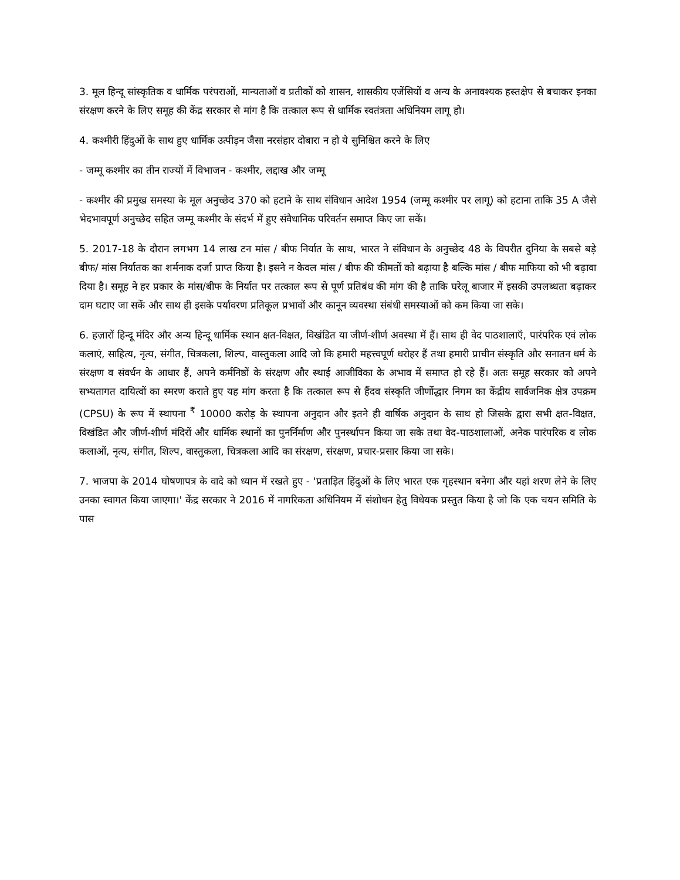3. मूल हिन्दू सांस्कृतिक व धार्मिक परंपराओं, मान्यताओं व प्रतीकों को शासन, शासकीय एजेंसियों व अन्य के अनावश्यक हस्तक्षेप से बचाकर इनका संरक्षण करने के लिए समूह की केंद्र सरकार से मांग है कि तत्काल रूप से धार्मिक स्वतंत्रता अधिनियम लागू हो।
4. कश्मीरी हिंदुओं के साथ हुए धार्मिक उत्पीड़न जैसा नरसंहार दोबारा न हो ये सुनिश्चित करने के लिए
- जम्मू कश्मीर का तीन राज्यों में विभाजन - कश्मीर, लद्दाख और जम्मू
- कश्मीर की प्रमुख समस्या के मूल अनुच्छेद 370 को हटाने के साथ संविधान आदेश 1954 (जम्मू कश्मीर पर लागू) को हटाना ताकि 35 A जैसे भेदभावपूर्ण अनुच्छेद सहित जम्मू कश्मीर के संदर्भ में हुए संवैधानिक परिवर्तन समाप्त किए जा सकें।
5. 2017-18 के दौरान लगभग 14 लाख टन मांस / बीफ निर्यात के साथ, भारत ने संविधान के अनुच्छेद 48 के विपरीत दुनिया के सबसे बड़े बीफ/ मांस निर्यातक का शर्मनाक दर्जा प्राप्त किया है। इसने न केवल मांस / बीफ की कीमतों को बढ़ाया है बल्कि मांस / बीफ माफिया को भी बढ़ावा दिया है। समूह ने हर प्रकार के मांस/बीफ के निर्यात पर तत्काल रूप से पूर्ण प्रतिबंध की मांग की है ताकि घरेलू बाजार में इसकी उपलब्धता बढ़ाकर दाम घटाए जा सकें और साथ ही इसके पर्यावरण प्रतिकूल प्रभावों और कानून व्यवस्था संबंधी समस्याओं को कम किया जा सके।
6. हज़ारों हिन्दू मंदिर और अन्य हिन्दू धार्मिक स्थान क्षत-विक्षत, विखंडित या जीर्ण-शीर्ण अवस्था में हैं। साथ ही वेद पाठशालाएँ, पारंपरिक एवं लोक कलाएं, साहित्य, नृत्य, संगीत, चित्रकला, शिल्प, वास्तुकला आदि जो कि हमारी महत्त्वपूर्ण धरोहर हैं तथा हमारी प्राचीन संस्कृति और सनातन धर्म के संरक्षण व संवर्धन के आधार हैं, अपने कर्मनिष्ठों के संरक्षण और स्थाई आजीविका के अभाव में समाप्त हो रहे हैं। अतः समूह सरकार को अपने सभ्यतागत दायित्वों का स्मरण कराते हुए यह मांग करता है कि तत्काल रूप से हैंदव संस्कृति जीर्णोद्धार निगम का केंद्रीय सार्वजनिक क्षेत्र उपक्रम (CPSU) के रूप में स्थापना <sup>₹</sup> 10000 करोड़ के स्थापना अनुदान और इतने ही वार्षिक अनुदान के साथ हो जिसके द्वारा सभी क्षत-विक्षत, विखंडित और जीर्ण-शीर्ण मंदिरों और धार्मिक स्थानों का पुनर्निर्माण और पुनर्स्थापन किया जा सके तथा वेद-पाठशालाओं, अनेक पारंपरिक व लोक कलाओं, नृत्य, संगीत, शिल्प, वास्तुकला, चित्रकला आदि का संरक्षण, संरक्षण, प्रचार-प्रसार किया जा सके।
7. भाजपा के 2014 घोषणापत्र के वादे को ध्यान में रखते हुए - 'प्रताड़ित हिंदुओं के लिए भारत एक गृहस्थान बनेगा और यहां शरण लेने के लिए उनका स्वागत किया जाएगा।' केंद्र सरकार ने 2016 में नागरिकता अधिनियम में संशोधन हेतु विधेयक प्रस्तुत किया है जो कि एक चयन समिति के पास